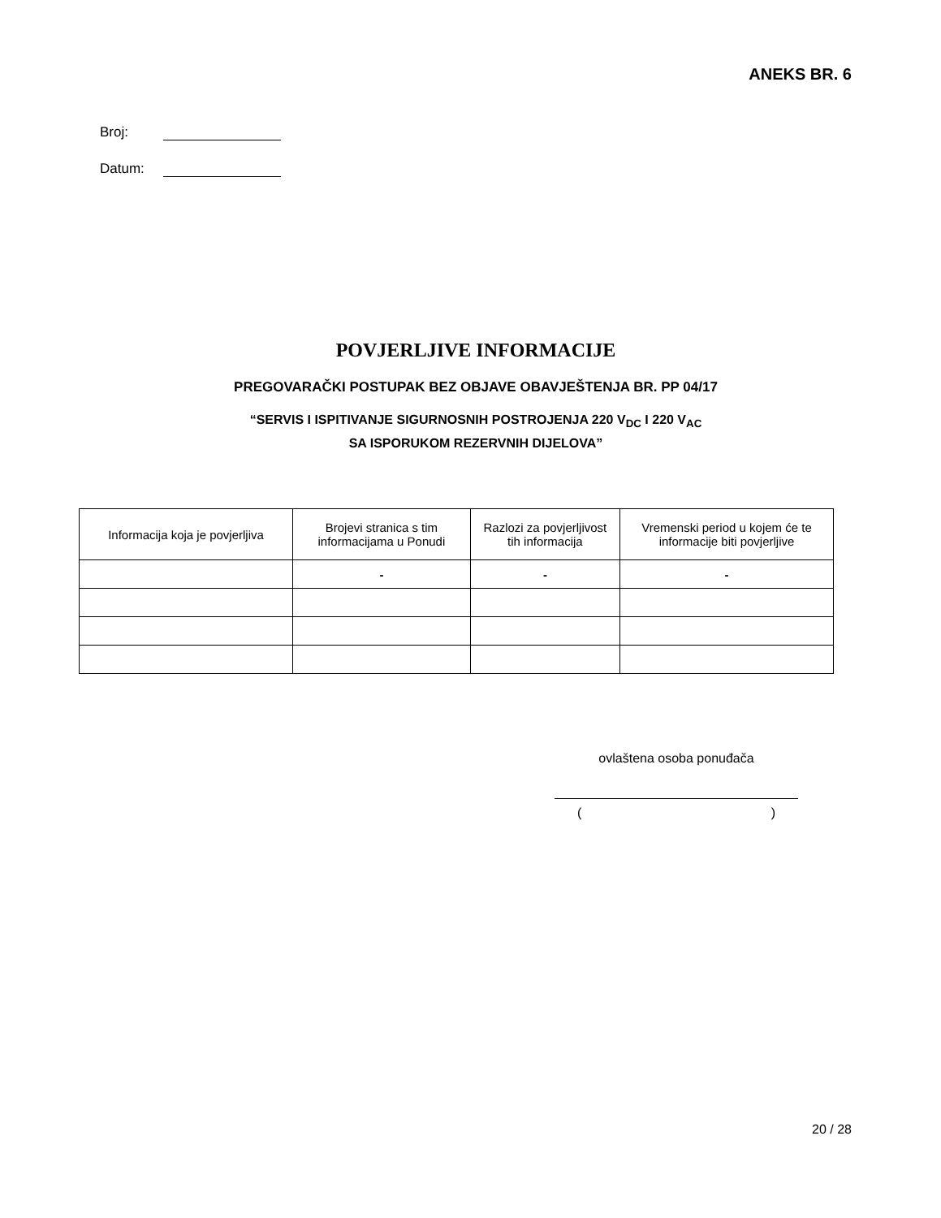ANEKS BR. 6
Broj:
Datum:
POVJERLJIVE INFORMACIJE
PREGOVARAČKI POSTUPAK BEZ OBJAVE OBAVJEŠTENJA BR. PP 04/17
“SERVIS I ISPITIVANJE SIGURNOSNIH POSTROJENJA 220 V<sub>DC</sub> I 220 V<sub>AC</sub>
SA ISPORUKOM REZERVNIH DIJELOVA”
| Informacija koja je povjerljiva | Brojevi stranica s tim informacijama u Ponudi | Razlozi za povjerljivost tih informacija | Vremenski period u kojem će te informacije biti povjerljive |
| --- | --- | --- | --- |
| | - | - | - |
ovlaštena osoba ponuđača
( )
20 / 28